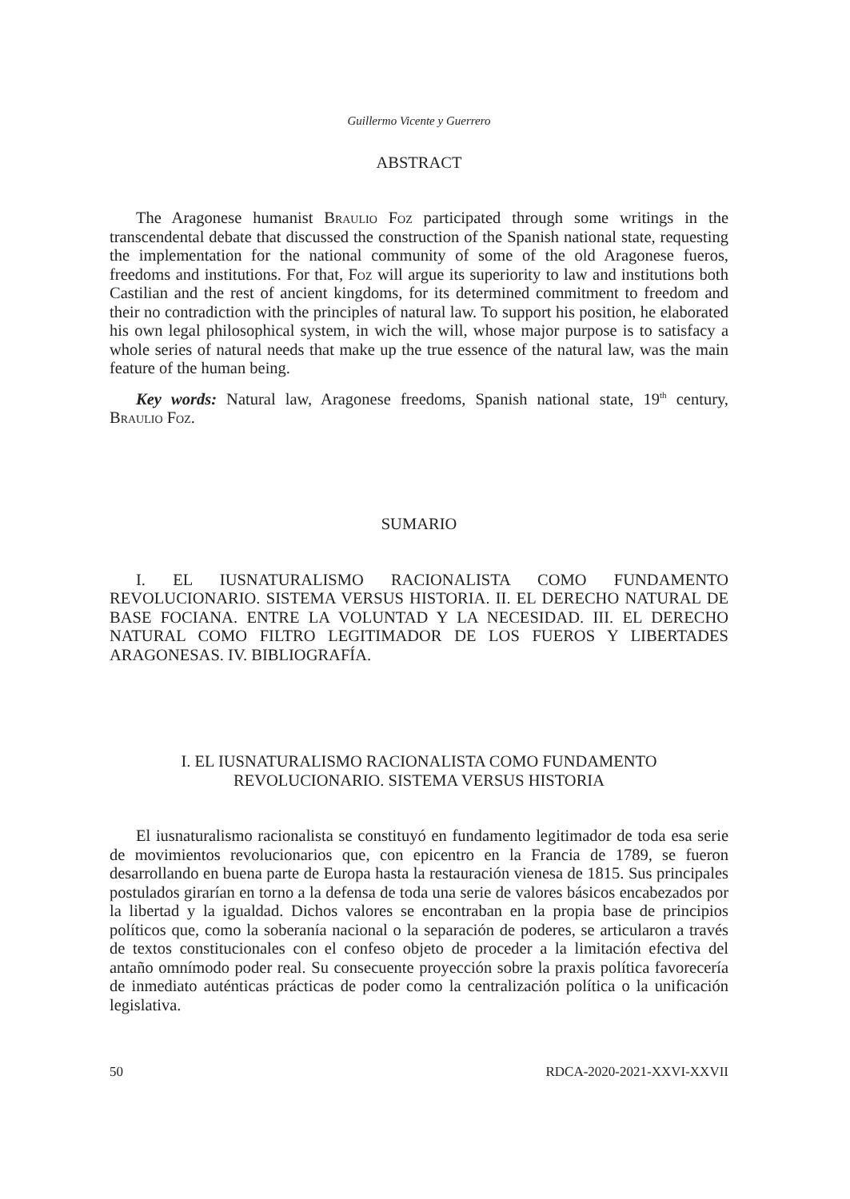Guillermo Vicente y Guerrero
ABSTRACT
The Aragonese humanist Braulio Foz participated through some writings in the transcendental debate that discussed the construction of the Spanish national state, requesting the implementation for the national community of some of the old Aragonese fueros, freedoms and institutions. For that, Foz will argue its superiority to law and institutions both Castilian and the rest of ancient kingdoms, for its determined commitment to freedom and their no contradiction with the principles of natural law. To support his position, he elaborated his own legal philosophical system, in wich the will, whose major purpose is to satisfacy a whole series of natural needs that make up the true essence of the natural law, was the main feature of the human being.
Key words: Natural law, Aragonese freedoms, Spanish national state, 19<sup>th</sup> century, Braulio Foz.
SUMARIO
I. EL IUSNATURALISMO RACIONALISTA COMO FUNDAMENTO REVOLUCIONARIO. SISTEMA VERSUS HISTORIA. II. EL DERECHO NATURAL DE BASE FOCIANA. ENTRE LA VOLUNTAD Y LA NECESIDAD. III. EL DERECHO NATURAL COMO FILTRO LEGITIMADOR DE LOS FUEROS Y LIBERTADES ARAGONESAS. IV. BIBLIOGRAFÍA.
I. EL IUSNATURALISMO RACIONALISTA COMO FUNDAMENTO
REVOLUCIONARIO. SISTEMA VERSUS HISTORIA
El iusnaturalismo racionalista se constituyó en fundamento legitimador de toda esa serie de movimientos revolucionarios que, con epicentro en la Francia de 1789, se fueron desarrollando en buena parte de Europa hasta la restauración vienesa de 1815. Sus principales postulados girarían en torno a la defensa de toda una serie de valores básicos encabezados por la libertad y la igualdad. Dichos valores se encontraban en la propia base de principios políticos que, como la soberanía nacional o la separación de poderes, se articularon a través de textos constitucionales con el confeso objeto de proceder a la limitación efectiva del antaño omnímodo poder real. Su consecuente proyección sobre la praxis política favorecería de inmediato auténticas prácticas de poder como la centralización política o la unificación legislativa.
50 RDCA-2020-2021-XXVI-XXVII